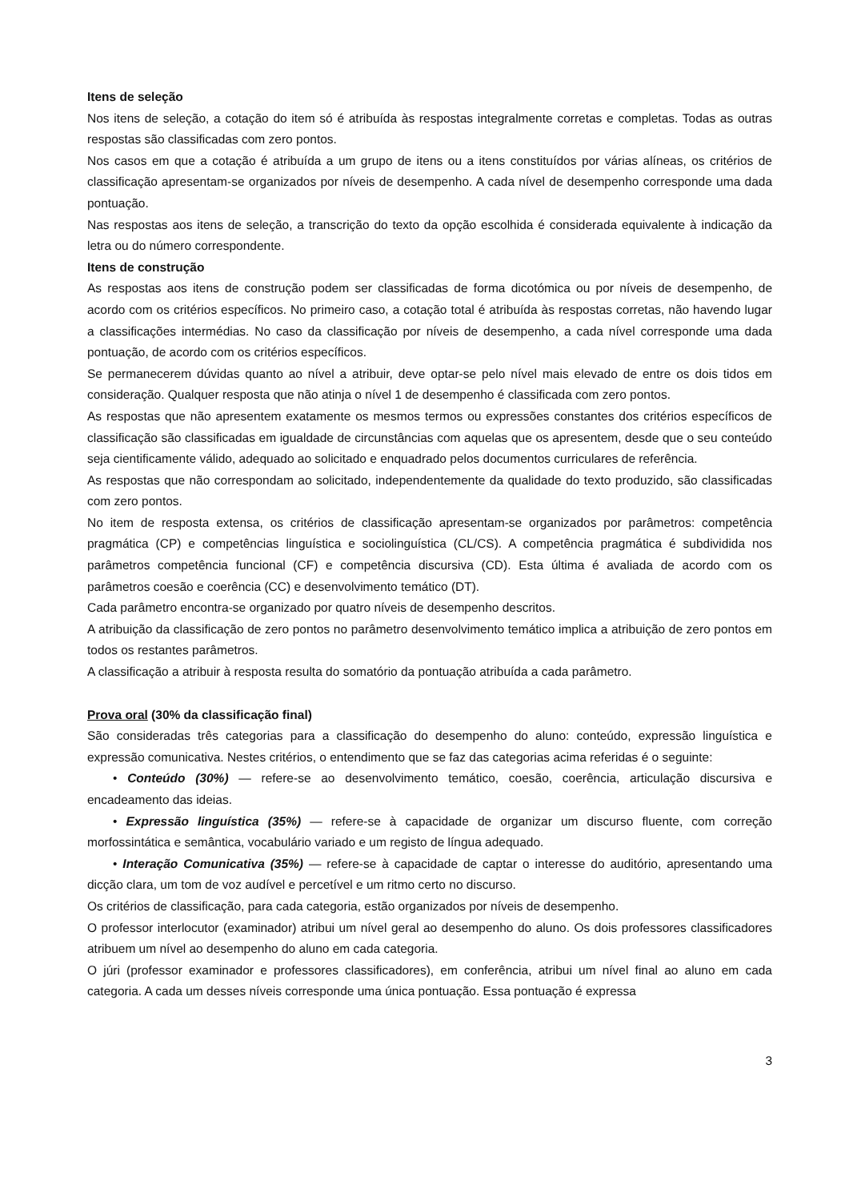Itens de seleção
Nos itens de seleção, a cotação do item só é atribuída às respostas integralmente corretas e completas. Todas as outras respostas são classificadas com zero pontos.
Nos casos em que a cotação é atribuída a um grupo de itens ou a itens constituídos por várias alíneas, os critérios de classificação apresentam-se organizados por níveis de desempenho. A cada nível de desempenho corresponde uma dada pontuação.
Nas respostas aos itens de seleção, a transcrição do texto da opção escolhida é considerada equivalente à indicação da letra ou do número correspondente.
Itens de construção
As respostas aos itens de construção podem ser classificadas de forma dicotómica ou por níveis de desempenho, de acordo com os critérios específicos. No primeiro caso, a cotação total é atribuída às respostas corretas, não havendo lugar a classificações intermédias. No caso da classificação por níveis de desempenho, a cada nível corresponde uma dada pontuação, de acordo com os critérios específicos.
Se permanecerem dúvidas quanto ao nível a atribuir, deve optar-se pelo nível mais elevado de entre os dois tidos em consideração. Qualquer resposta que não atinja o nível 1 de desempenho é classificada com zero pontos.
As respostas que não apresentem exatamente os mesmos termos ou expressões constantes dos critérios específicos de classificação são classificadas em igualdade de circunstâncias com aquelas que os apresentem, desde que o seu conteúdo seja cientificamente válido, adequado ao solicitado e enquadrado pelos documentos curriculares de referência.
As respostas que não correspondam ao solicitado, independentemente da qualidade do texto produzido, são classificadas com zero pontos.
No item de resposta extensa, os critérios de classificação apresentam-se organizados por parâmetros: competência pragmática (CP) e competências linguística e sociolinguística (CL/CS). A competência pragmática é subdividida nos parâmetros competência funcional (CF) e competência discursiva (CD). Esta última é avaliada de acordo com os parâmetros coesão e coerência (CC) e desenvolvimento temático (DT).
Cada parâmetro encontra-se organizado por quatro níveis de desempenho descritos.
A atribuição da classificação de zero pontos no parâmetro desenvolvimento temático implica a atribuição de zero pontos em todos os restantes parâmetros.
A classificação a atribuir à resposta resulta do somatório da pontuação atribuída a cada parâmetro.
Prova oral (30% da classificação final)
São consideradas três categorias para a classificação do desempenho do aluno: conteúdo, expressão linguística e expressão comunicativa. Nestes critérios, o entendimento que se faz das categorias acima referidas é o seguinte:
• Conteúdo (30%) — refere-se ao desenvolvimento temático, coesão, coerência, articulação discursiva e encadeamento das ideias.
• Expressão linguística (35%) — refere-se à capacidade de organizar um discurso fluente, com correção morfossintática e semântica, vocabulário variado e um registo de língua adequado.
• Interação Comunicativa (35%) — refere-se à capacidade de captar o interesse do auditório, apresentando uma dicção clara, um tom de voz audível e percetível e um ritmo certo no discurso.
Os critérios de classificação, para cada categoria, estão organizados por níveis de desempenho.
O professor interlocutor (examinador) atribui um nível geral ao desempenho do aluno. Os dois professores classificadores atribuem um nível ao desempenho do aluno em cada categoria.
O júri (professor examinador e professores classificadores), em conferência, atribui um nível final ao aluno em cada categoria. A cada um desses níveis corresponde uma única pontuação. Essa pontuação é expressa
3